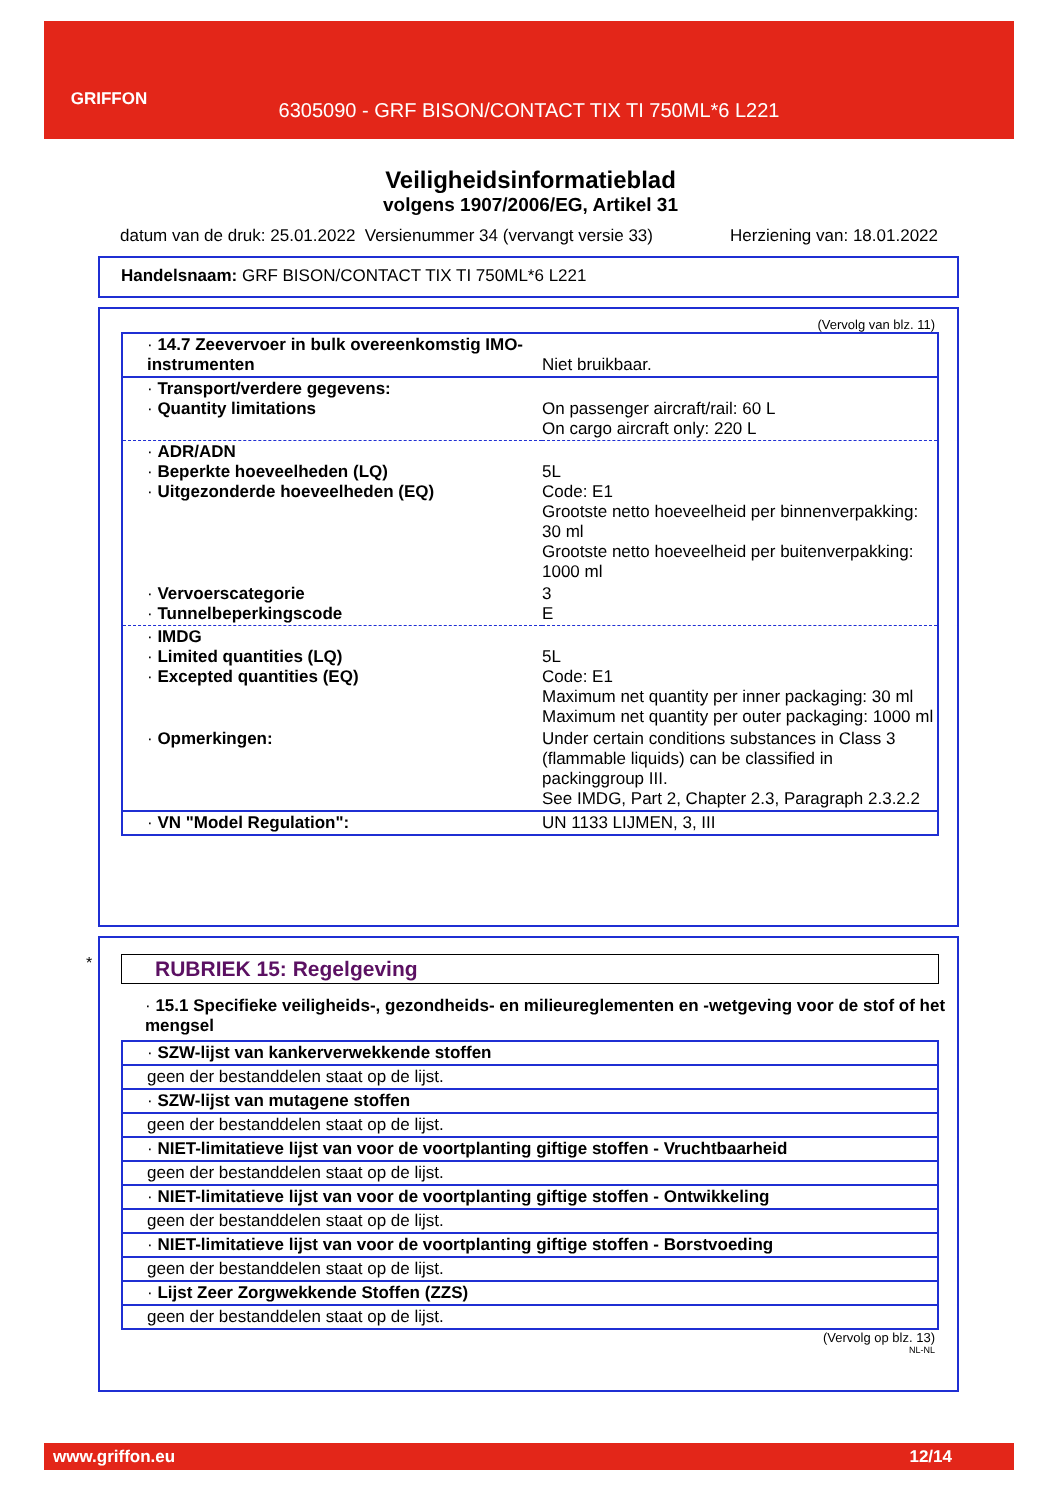GRIFFON
6305090 - GRF BISON/CONTACT TIX TI 750ML*6 L221
Veiligheidsinformatieblad
volgens 1907/2006/EG, Artikel 31
datum van de druk: 25.01.2022 Versienummer 34 (vervangt versie 33) Herziening van: 18.01.2022
Handelsnaam: GRF BISON/CONTACT TIX TI 750ML*6 L221
(Vervolg van blz. 11)
| · 14.7 Zeevervoer in bulk overeenkomstig IMO-instrumenten | Niet bruikbaar. |
| · Transport/verdere gegevens: · Quantity limitations | On passenger aircraft/rail: 60 L On cargo aircraft only: 220 L |
| · ADR/ADN · Beperkte hoeveelheden (LQ) · Uitgezonderde hoeveelheden (EQ) | 5L Code: E1 Grootste netto hoeveelheid per binnenverpakking: 30 ml Grootste netto hoeveelheid per buitenverpakking: 1000 ml |
| · Vervoerscategorie · Tunnelbeperkingscode | 3 E |
| · IMDG · Limited quantities (LQ) · Excepted quantities (EQ) | 5L Code: E1 Maximum net quantity per inner packaging: 30 ml Maximum net quantity per outer packaging: 1000 ml |
| · Opmerkingen: | Under certain conditions substances in Class 3 (flammable liquids) can be classified in packinggroup III. See IMDG, Part 2, Chapter 2.3, Paragraph 2.3.2.2 |
| · VN "Model Regulation": | UN 1133 LIJMEN, 3, III |
*
RUBRIEK 15: Regelgeving
· 15.1 Specifieke veiligheids-, gezondheids- en milieureglementen en -wetgeving voor de stof of het mengsel
| · SZW-lijst van kankerverwekkende stoffen |
| geen der bestanddelen staat op de lijst. |
| · SZW-lijst van mutagene stoffen |
| geen der bestanddelen staat op de lijst. |
| · NIET-limitatieve lijst van voor de voortplanting giftige stoffen - Vruchtbaarheid |
| geen der bestanddelen staat op de lijst. |
| · NIET-limitatieve lijst van voor de voortplanting giftige stoffen - Ontwikkeling |
| geen der bestanddelen staat op de lijst. |
| · NIET-limitatieve lijst van voor de voortplanting giftige stoffen - Borstvoeding |
| geen der bestanddelen staat op de lijst. |
| · Lijst Zeer Zorgwekkende Stoffen (ZZS) |
| geen der bestanddelen staat op de lijst. |
(Vervolg op blz. 13)
NL-NL
www.griffon.eu 12/14